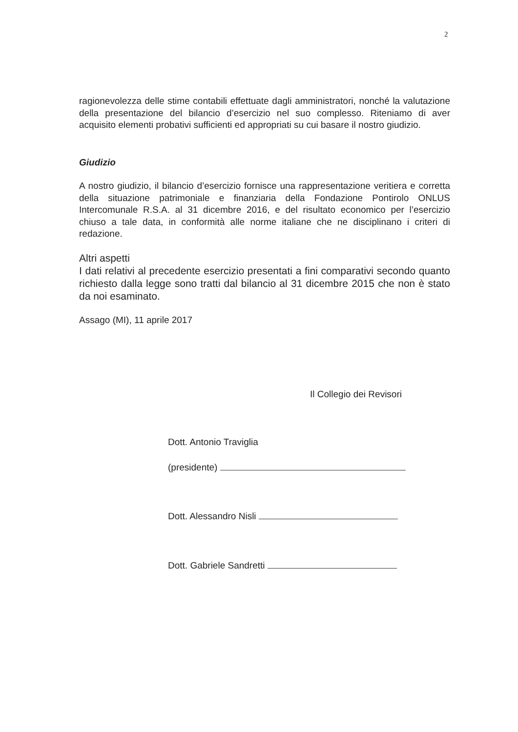2
ragionevolezza delle stime contabili effettuate dagli amministratori, nonché la valutazione della presentazione del bilancio d’esercizio nel suo complesso. Riteniamo di aver acquisito elementi probativi sufficienti ed appropriati su cui basare il nostro giudizio.
Giudizio
A nostro giudizio, il bilancio d’esercizio fornisce una rappresentazione veritiera e corretta della situazione patrimoniale e finanziaria della Fondazione Pontirolo ONLUS Intercomunale R.S.A. al 31 dicembre 2016, e del risultato economico per l’esercizio chiuso a tale data, in conformità alle norme italiane che ne disciplinano i criteri di redazione.
Altri aspetti
I dati relativi al precedente esercizio presentati a fini comparativi secondo quanto richiesto dalla legge sono tratti dal bilancio al 31 dicembre 2015 che non è stato da noi esaminato.
Assago (MI), 11 aprile 2017
Il Collegio dei Revisori
Dott. Antonio Traviglia
(presidente)
Dott. Alessandro Nisli
Dott. Gabriele Sandretti